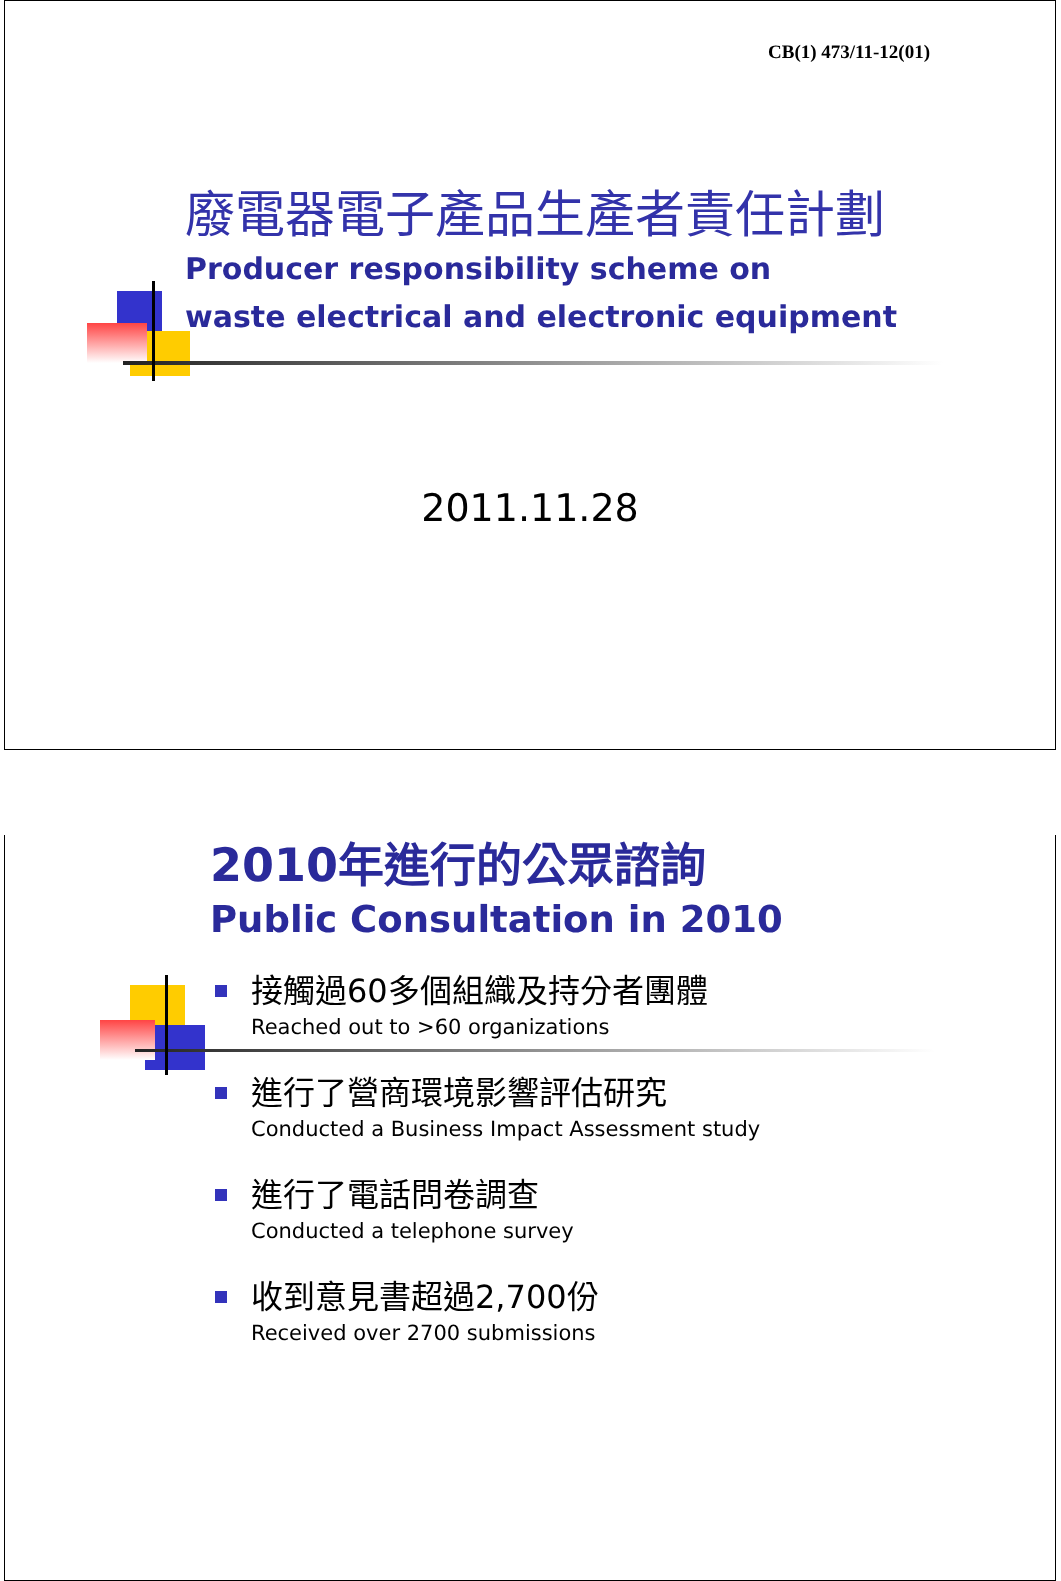CB(1) 473/11-12(01)
廢電器電子產品生產者責任計劃
Producer responsibility scheme on
waste electrical and electronic equipment
2011.11.28
2010年進行的公眾諮詢
Public Consultation in 2010
接觸過60多個組織及持分者團體
Reached out to >60 organizations
進行了營商環境影響評估研究
Conducted a Business Impact Assessment study
進行了電話問卷調查
Conducted a telephone survey
收到意見書超過2,700份
Received over 2700 submissions